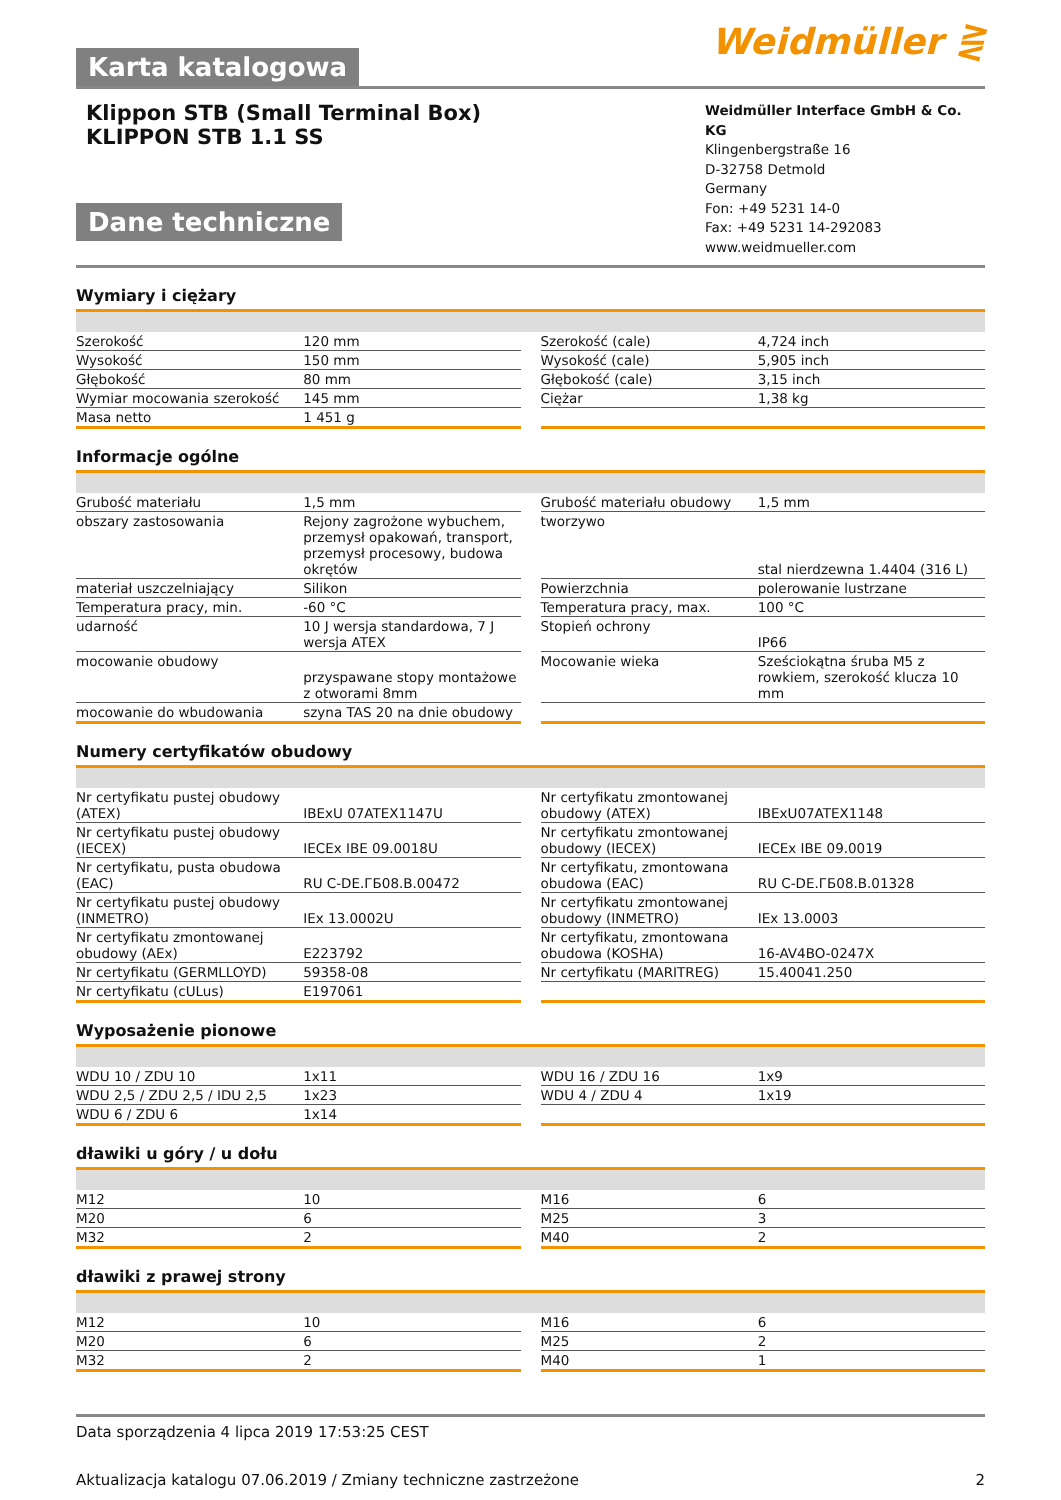Karta katalogowa
Weidmüller ⋛
Klippon STB (Small Terminal Box)
KLIPPON STB 1.1 SS
Dane techniczne
Weidmüller Interface GmbH & Co. KG
Klingenbergstraße 16
D-32758 Detmold
Germany
Fon: +49 5231 14-0
Fax: +49 5231 14-292083
www.weidmueller.com
Wymiary i ciężary
| Szerokość | 120 mm | Szerokość (cale) | 4,724 inch |
| Wysokość | 150 mm | Wysokość (cale) | 5,905 inch |
| Głębokość | 80 mm | Głębokość (cale) | 3,15 inch |
| Wymiar mocowania szerokość | 145 mm | Ciężar | 1,38 kg |
| Masa netto | 1 451 g | | |
Informacje ogólne
| Grubość materiału | 1,5 mm | Grubość materiału obudowy | 1,5 mm |
| obszary zastosowania | Rejony zagrożone wybuchem, przemysł opakowań, transport, przemysł procesowy, budowa okrętów | tworzywo | stal nierdzewna 1.4404 (316 L) |
| materiał uszczelniający | Silikon | Powierzchnia | polerowanie lustrzane |
| Temperatura pracy, min. | -60 °C | Temperatura pracy, max. | 100 °C |
| udarność | 10 J wersja standardowa, 7 J wersja ATEX | Stopień ochrony | IP66 |
| mocowanie obudowy | przyspawane stopy montażowe z otworami 8mm | Mocowanie wieka | Sześciokątna śruba M5 z rowkiem, szerokość klucza 10 mm |
| mocowanie do wbudowania | szyna TAS 20 na dnie obudowy | | |
Numery certyfikatów obudowy
| Nr certyfikatu pustej obudowy (ATEX) | IBExU 07ATEX1147U | Nr certyfikatu zmontowanej obudowy (ATEX) | IBExU07ATEX1148 |
| Nr certyfikatu pustej obudowy (IECEX) | IECEx IBE 09.0018U | Nr certyfikatu zmontowanej obudowy (IECEX) | IECEx IBE 09.0019 |
| Nr certyfikatu, pusta obudowa (EAC) | RU C-DE.ГБ08.B.00472 | Nr certyfikatu, zmontowana obudowa (EAC) | RU C-DE.ГБ08.B.01328 |
| Nr certyfikatu pustej obudowy (INMETRO) | IEx 13.0002U | Nr certyfikatu zmontowanej obudowy (INMETRO) | IEx 13.0003 |
| Nr certyfikatu zmontowanej obudowy (AEx) | E223792 | Nr certyfikatu, zmontowana obudowa (KOSHA) | 16-AV4BO-0247X |
| Nr certyfikatu (GERMLLOYD) | 59358-08 | Nr certyfikatu (MARITREG) | 15.40041.250 |
| Nr certyfikatu (cULus) | E197061 | | |
Wyposażenie pionowe
| WDU 10 / ZDU 10 | 1x11 | WDU 16 / ZDU 16 | 1x9 |
| WDU 2,5 / ZDU 2,5 / IDU 2,5 | 1x23 | WDU 4 / ZDU 4 | 1x19 |
| WDU 6 / ZDU 6 | 1x14 | | |
dławiki u góry / u dołu
| M12 | 10 | M16 | 6 |
| M20 | 6 | M25 | 3 |
| M32 | 2 | M40 | 2 |
dławiki z prawej strony
| M12 | 10 | M16 | 6 |
| M20 | 6 | M25 | 2 |
| M32 | 2 | M40 | 1 |
Data sporządzenia 4 lipca 2019 17:53:25 CEST
Aktualizacja katalogu 07.06.2019 / Zmiany techniczne zastrzeżone 2